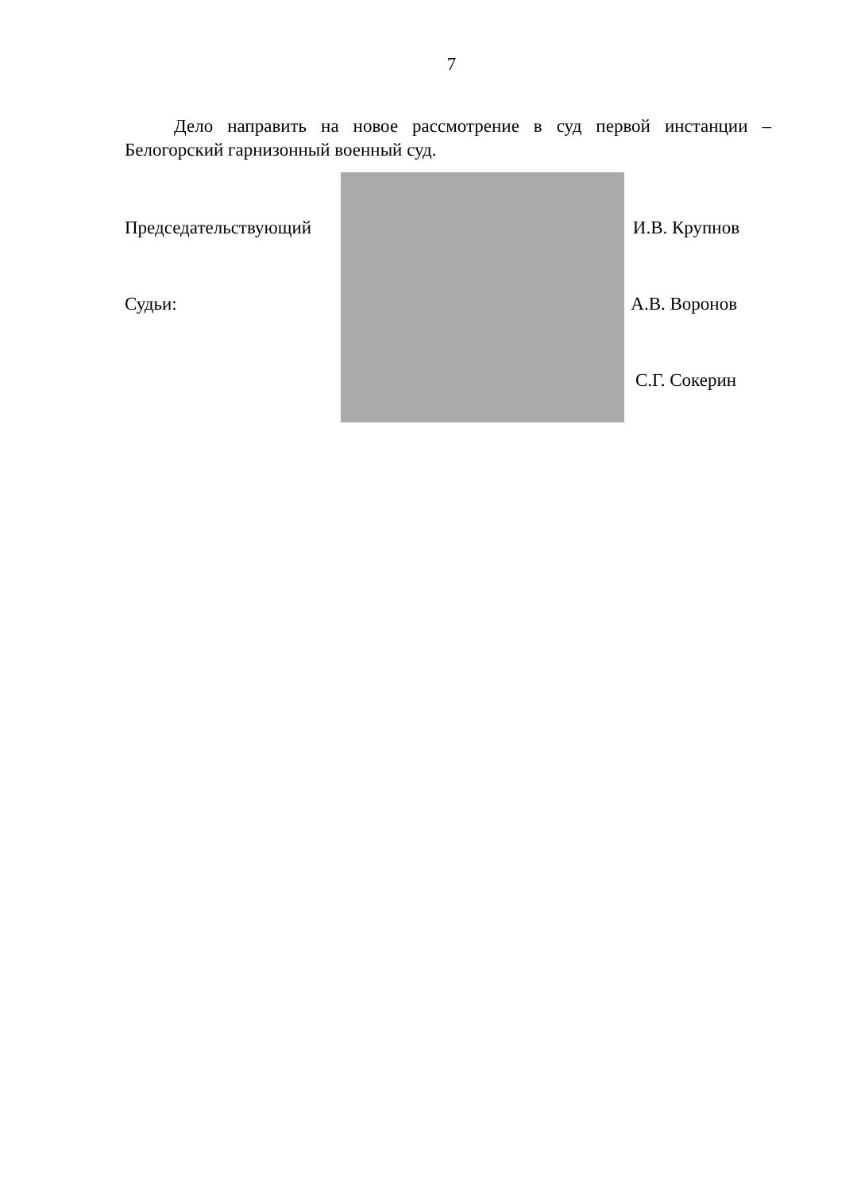7
Дело направить на новое рассмотрение в суд первой инстанции – Белогорский гарнизонный военный суд.
Председательствующий И.В. Крупнов
Судьи: А.В. Воронов
С.Г. Сокерин